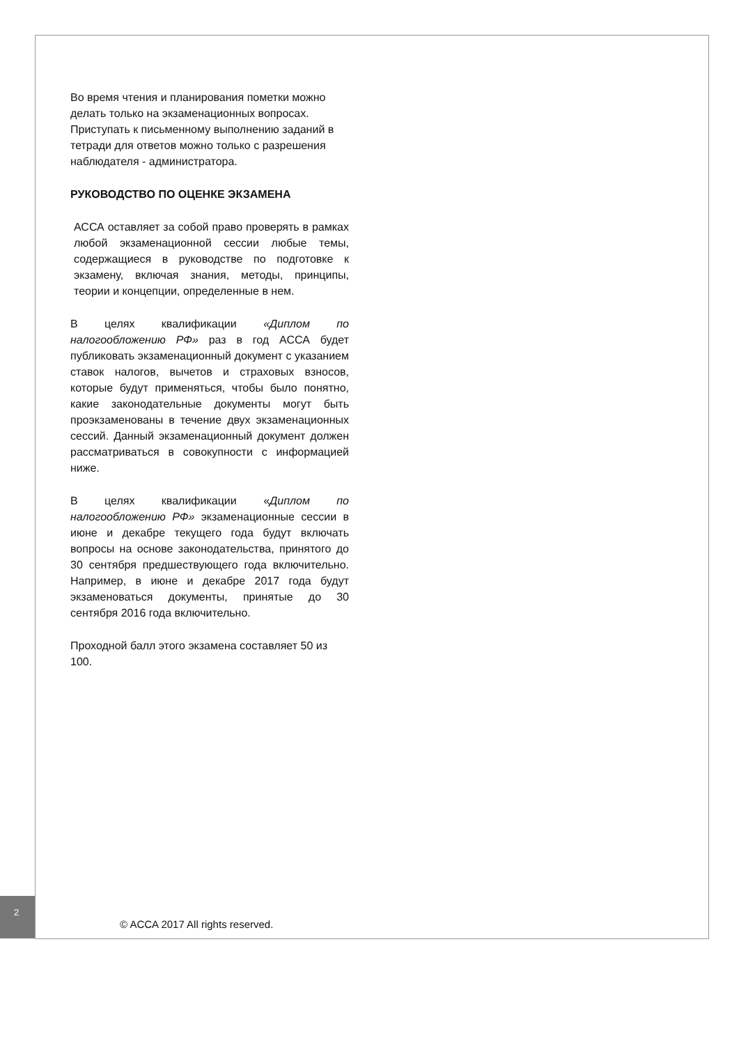Во время чтения и планирования пометки можно делать только на экзаменационных вопросах. Приступать к письменному выполнению заданий в тетради для ответов можно только с разрешения наблюдателя - администратора.
РУКОВОДСТВО ПО ОЦЕНКЕ ЭКЗАМЕНА
АССА оставляет за собой право проверять в рамках любой экзаменационной сессии любые темы, содержащиеся в руководстве по подготовке к экзамену, включая знания, методы, принципы, теории и концепции, определенные в нем.
В целях квалификации «Диплом по налогообложению РФ» раз в год АССА будет публиковать экзаменационный документ с указанием ставок налогов, вычетов и страховых взносов, которые будут применяться, чтобы было понятно, какие законодательные документы могут быть проэкзаменованы в течение двух экзаменационных сессий. Данный экзаменационный документ должен рассматриваться в совокупности с информацией ниже.
В целях квалификации «Диплом по налогообложению РФ» экзаменационные сессии в июне и декабре текущего года будут включать вопросы на основе законодательства, принятого до 30 сентября предшествующего года включительно. Например, в июне и декабре 2017 года будут экзаменоваться документы, принятые до 30 сентября 2016 года включительно.
Проходной балл этого экзамена составляет 50 из 100.
2
© ACCA 2017 All rights reserved.